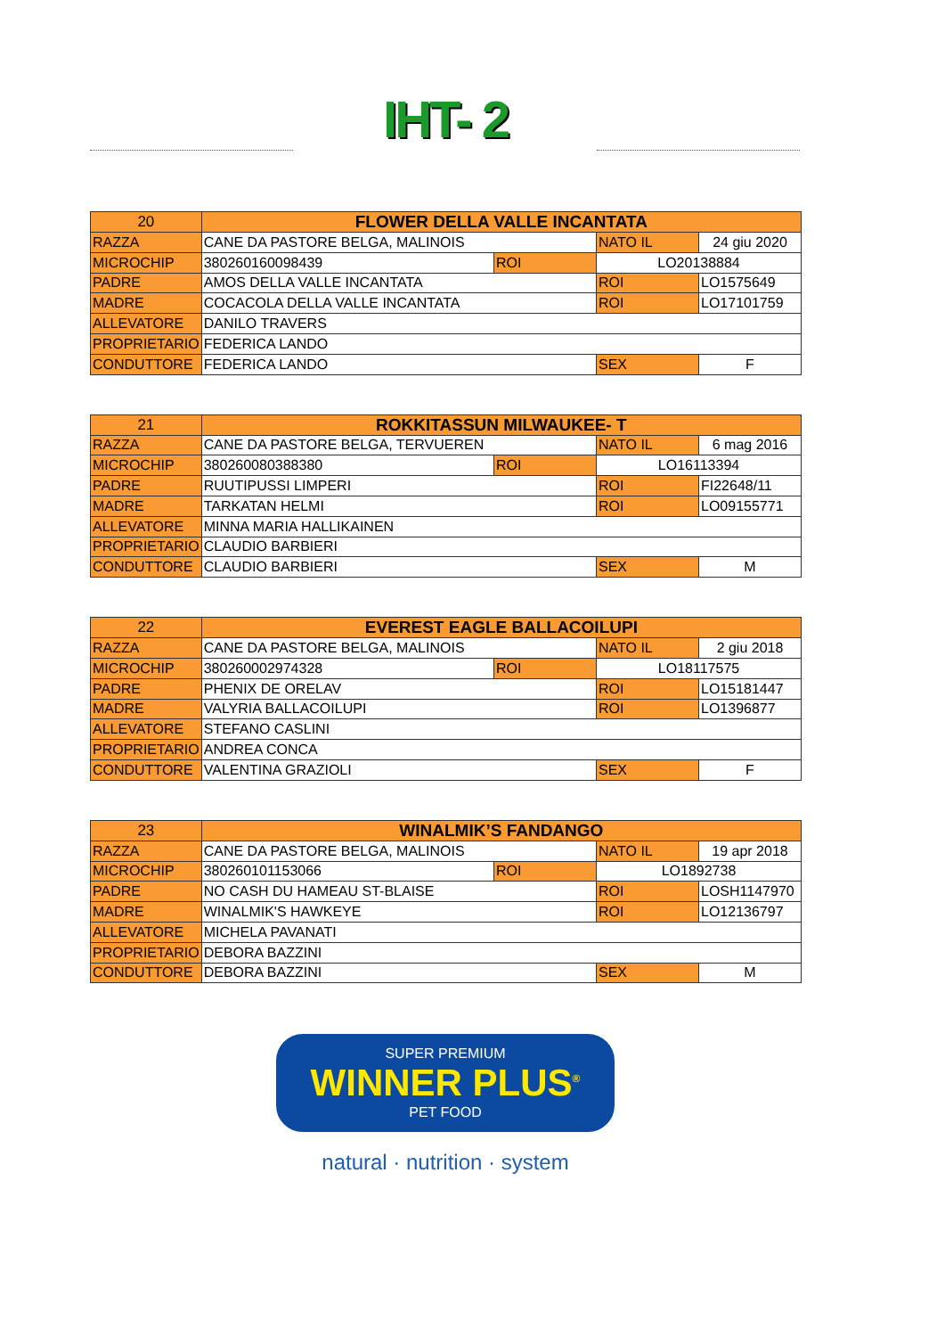IHT- 2
| 20 | FLOWER DELLA VALLE INCANTATA | | | |
| RAZZA | CANE DA PASTORE BELGA, MALINOIS | | NATO IL | 24 giu 2020 |
| MICROCHIP | 380260160098439 | ROI | LO20138884 | |
| PADRE | AMOS DELLA VALLE INCANTATA | | ROI | LO1575649 |
| MADRE | COCACOLA DELLA VALLE INCANTATA | | ROI | LO17101759 |
| ALLEVATORE | DANILO TRAVERS | | | |
| PROPRIETARIO | FEDERICA LANDO | | | |
| CONDUTTORE | FEDERICA LANDO | | SEX | F |
| 21 | ROKKITASSUN MILWAUKEE- T | | | |
| RAZZA | CANE DA PASTORE BELGA, TERVUEREN | | NATO IL | 6 mag 2016 |
| MICROCHIP | 380260080388380 | ROI | LO16113394 | |
| PADRE | RUUTIPUSSI LIMPERI | | ROI | FI22648/11 |
| MADRE | TARKATAN HELMI | | ROI | LO09155771 |
| ALLEVATORE | MINNA MARIA HALLIKAINEN | | | |
| PROPRIETARIO | CLAUDIO BARBIERI | | | |
| CONDUTTORE | CLAUDIO BARBIERI | | SEX | M |
| 22 | EVEREST EAGLE BALLACOILUPI | | | |
| RAZZA | CANE DA PASTORE BELGA, MALINOIS | | NATO IL | 2 giu 2018 |
| MICROCHIP | 380260002974328 | ROI | LO18117575 | |
| PADRE | PHENIX DE ORELAV | | ROI | LO15181447 |
| MADRE | VALYRIA BALLACOILUPI | | ROI | LO1396877 |
| ALLEVATORE | STEFANO CASLINI | | | |
| PROPRIETARIO | ANDREA CONCA | | | |
| CONDUTTORE | VALENTINA GRAZIOLI | | SEX | F |
| 23 | WINALMIK’S FANDANGO | | | |
| RAZZA | CANE DA PASTORE BELGA, MALINOIS | | NATO IL | 19 apr 2018 |
| MICROCHIP | 380260101153066 | ROI | LO1892738 | |
| PADRE | NO CASH DU HAMEAU ST-BLAISE | | ROI | LOSH1147970 |
| MADRE | WINALMIK'S HAWKEYE | | ROI | LO12136797 |
| ALLEVATORE | MICHELA PAVANATI | | | |
| PROPRIETARIO | DEBORA BAZZINI | | | |
| CONDUTTORE | DEBORA BAZZINI | | SEX | M |
SUPER PREMIUM
WINNER PLUS<sup>®</sup>
PET FOOD
natural · nutrition · system